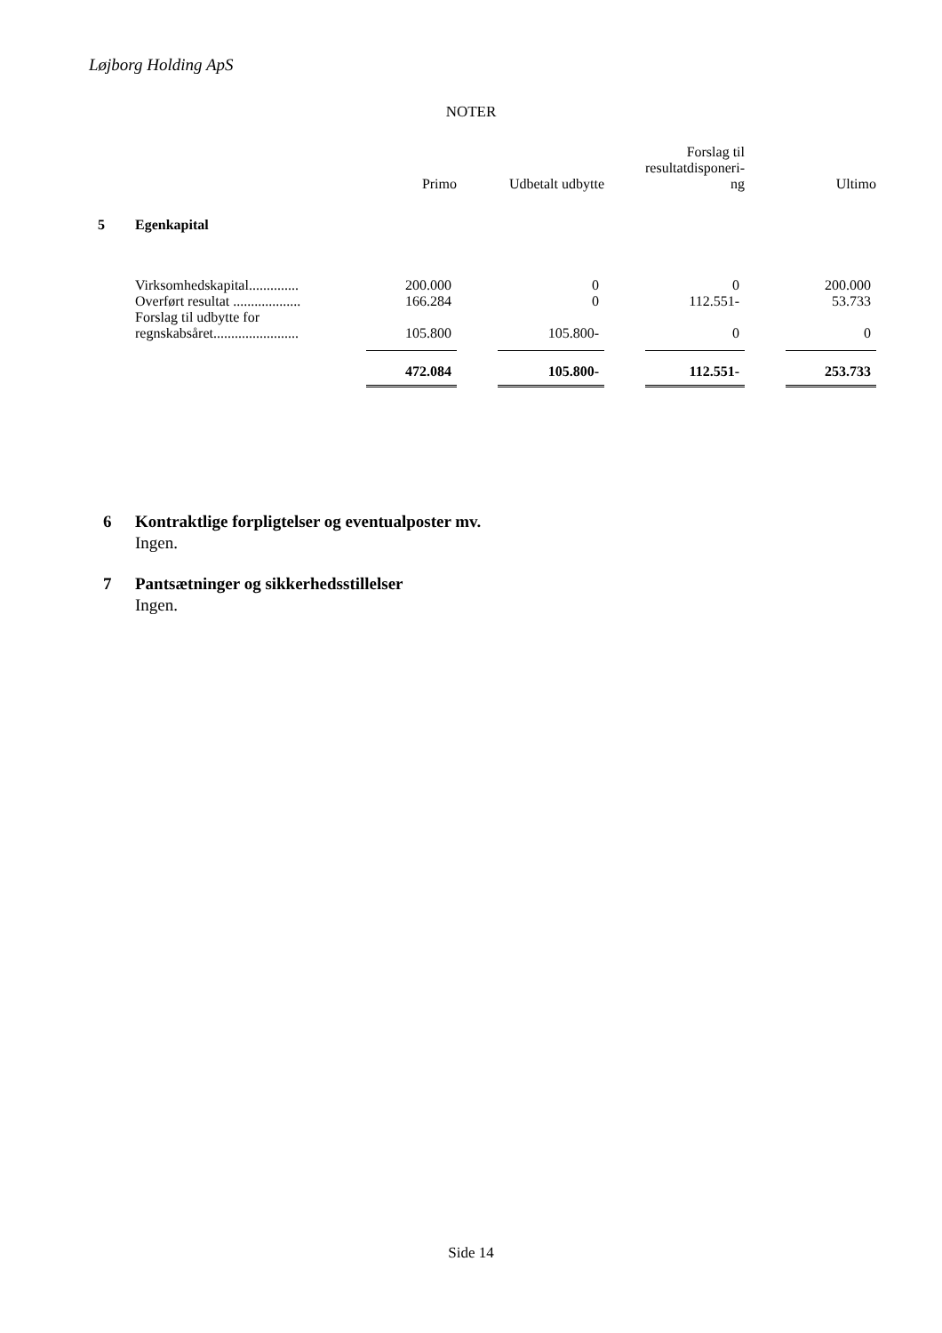Løjborg Holding ApS
NOTER
| | | Primo | | Udbetalt udbytte | | Forslag til resultatdisponeri- ng | | Ultimo |
| --- | --- | --- | --- | --- | --- | --- | --- | --- |
| 5 | Egenkapital | | | | | | | |
| | Virksomhedskapital.............. | 200.000 | | 0 | | 0 | | 200.000 |
| | Overført resultat ................... | 166.284 | | 0 | | 112.551- | | 53.733 |
| | Forslag til udbytte for regnskabsåret........................ | 105.800 | | 105.800- | | 0 | | 0 |
| | | 472.084 | | 105.800- | | 112.551- | | 253.733 |
6 Kontraktlige forpligtelser og eventualposter mv.
Ingen.
7 Pantsætninger og sikkerhedsstillelser
Ingen.
Side 14